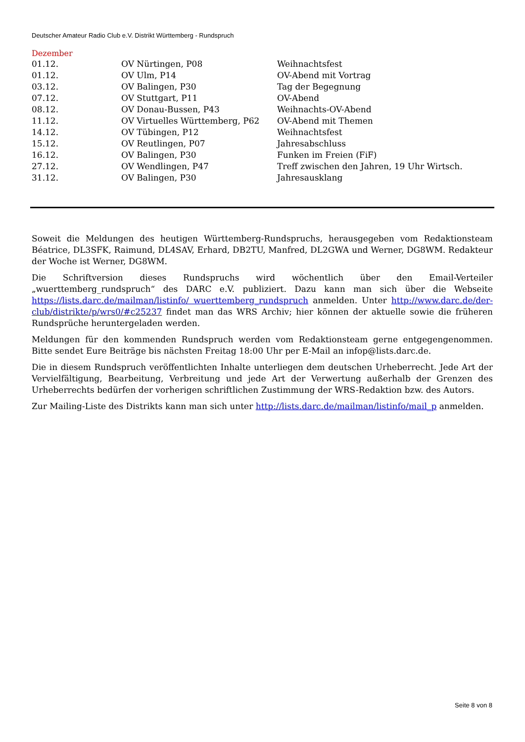Deutscher Amateur Radio Club e.V. Distrikt Württemberg - Rundspruch
Dezember
| 01.12. | OV Nürtingen, P08 | Weihnachtsfest |
| 01.12. | OV Ulm, P14 | OV-Abend mit Vortrag |
| 03.12. | OV Balingen, P30 | Tag der Begegnung |
| 07.12. | OV Stuttgart, P11 | OV-Abend |
| 08.12. | OV Donau-Bussen, P43 | Weihnachts-OV-Abend |
| 11.12. | OV Virtuelles Württemberg, P62 | OV-Abend mit Themen |
| 14.12. | OV Tübingen, P12 | Weihnachtsfest |
| 15.12. | OV Reutlingen, P07 | Jahresabschluss |
| 16.12. | OV Balingen, P30 | Funken im Freien (FiF) |
| 27.12. | OV Wendlingen, P47 | Treff zwischen den Jahren, 19 Uhr Wirtsch. |
| 31.12. | OV Balingen, P30 | Jahresausklang |
Soweit die Meldungen des heutigen Württemberg-Rundspruchs, herausgegeben vom Redaktionsteam Béatrice, DL3SFK, Raimund, DL4SAV, Erhard, DB2TU, Manfred, DL2GWA und Werner, DG8WM. Redakteur der Woche ist Werner, DG8WM.
Die Schriftversion dieses Rundspruchs wird wöchentlich über den Email-Verteiler „wuerttemberg_rundspruch“ des DARC e.V. publiziert. Dazu kann man sich über die Webseite https://lists.darc.de/mailman/listinfo/ wuerttemberg_rundspruch anmelden. Unter http://www.darc.de/der-club/distrikte/p/wrs0/#c25237 findet man das WRS Archiv; hier können der aktuelle sowie die früheren Rundsprüche heruntergeladen werden.
Meldungen für den kommenden Rundspruch werden vom Redaktionsteam gerne entgegengenommen. Bitte sendet Eure Beiträge bis nächsten Freitag 18:00 Uhr per E-Mail an infop@lists.darc.de.
Die in diesem Rundspruch veröffentlichten Inhalte unterliegen dem deutschen Urheberrecht. Jede Art der Vervielfältigung, Bearbeitung, Verbreitung und jede Art der Verwertung außerhalb der Grenzen des Urheberrechts bedürfen der vorherigen schriftlichen Zustimmung der WRS-Redaktion bzw. des Autors.
Zur Mailing-Liste des Distrikts kann man sich unter http://lists.darc.de/mailman/listinfo/mail_p anmelden.
Seite 8 von 8